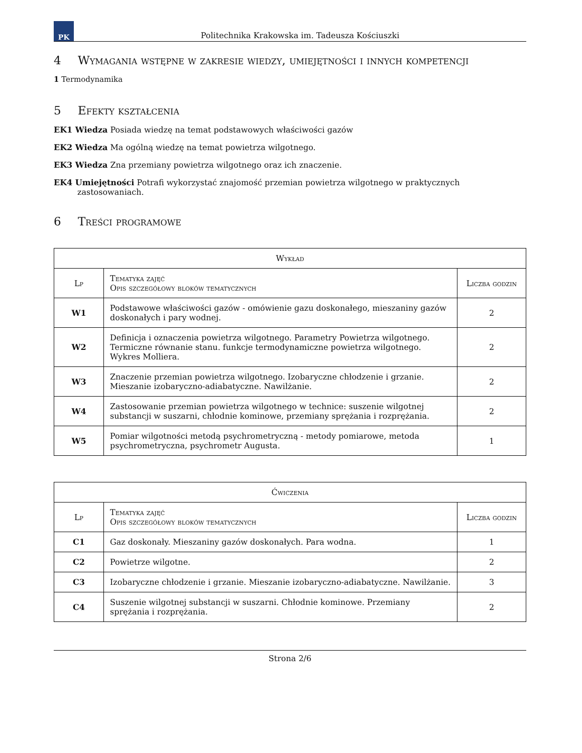PK
Politechnika Krakowska im. Tadeusza Kościuszki
4 Wymagania wstępne w zakresie wiedzy, umiejętności i innych kompetencji
1 Termodynamika
5 Efekty kształcenia
EK1 Wiedza Posiada wiedzę na temat podstawowych właściwości gazów
EK2 Wiedza Ma ogólną wiedzę na temat powietrza wilgotnego.
EK3 Wiedza Zna przemiany powietrza wilgotnego oraz ich znaczenie.
EK4 Umiejętności Potrafi wykorzystać znajomość przemian powietrza wilgotnego w praktycznych zastosowaniach.
6 Treści programowe
| Wykład | | |
| --- | --- | --- |
| Lp | Tematyka zajęć Opis szczegółowy bloków tematycznych | Liczba godzin |
| W1 | Podstawowe właściwości gazów - omówienie gazu doskonałego, mieszaniny gazów doskonałych i pary wodnej. | 2 |
| W2 | Definicja i oznaczenia powietrza wilgotnego. Parametry Powietrza wilgotnego. Termiczne równanie stanu. funkcje termodynamiczne powietrza wilgotnego. Wykres Molliera. | 2 |
| W3 | Znaczenie przemian powietrza wilgotnego. Izobaryczne chłodzenie i grzanie. Mieszanie izobaryczno-adiabatyczne. Nawilżanie. | 2 |
| W4 | Zastosowanie przemian powietrza wilgotnego w technice: suszenie wilgotnej substancji w suszarni, chłodnie kominowe, przemiany sprężania i rozprężania. | 2 |
| W5 | Pomiar wilgotności metodą psychrometryczną - metody pomiarowe, metoda psychrometryczna, psychrometr Augusta. | 1 |
| Ćwiczenia | | |
| --- | --- | --- |
| Lp | Tematyka zajęć Opis szczegółowy bloków tematycznych | Liczba godzin |
| C1 | Gaz doskonały. Mieszaniny gazów doskonałych. Para wodna. | 1 |
| C2 | Powietrze wilgotne. | 2 |
| C3 | Izobaryczne chłodzenie i grzanie. Mieszanie izobaryczno-adiabatyczne. Nawilżanie. | 3 |
| C4 | Suszenie wilgotnej substancji w suszarni. Chłodnie kominowe. Przemiany sprężania i rozprężania. | 2 |
Strona 2/6